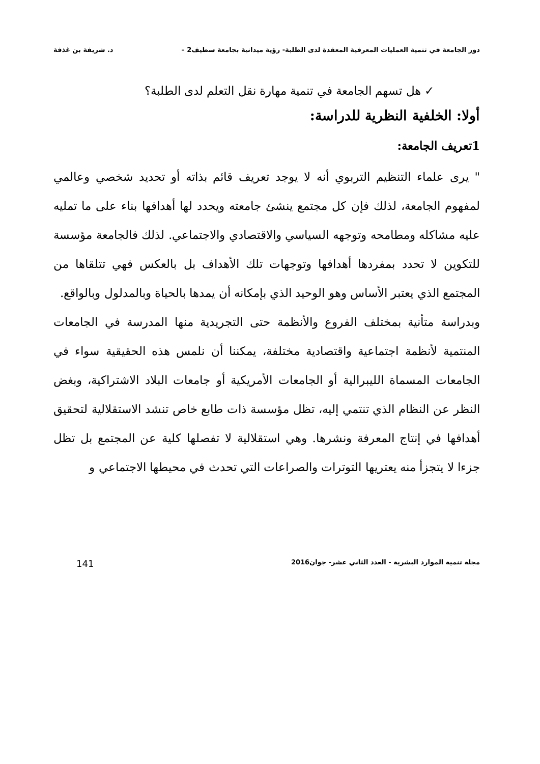دور الجامعة في تنمية العمليات المعرفية المعقدة لدى الطلبة- رؤية ميدانية بجامعة سطيف2 – د. شريفة بن غذفة
✓ هل تسهم الجامعة في تنمية مهارة نقل التعلم لدى الطلبة؟
أولا: الخلفية النظرية للدراسة:
1تعريف الجامعة:
" يرى علماء التنظيم التربوي أنه لا يوجد تعريف قائم بذاته أو تحديد شخصي وعالمي لمفهوم الجامعة، لذلك فإن كل مجتمع ينشئ جامعته ويحدد لها أهدافها بناء على ما تمليه عليه مشاكله ومطامحه وتوجهه السياسي والاقتصادي والاجتماعي. لذلك فالجامعة مؤسسة للتكوين لا تحدد بمفردها أهدافها وتوجهات تلك الأهداف بل بالعكس فهي تتلقاها من المجتمع الذي يعتبر الأساس وهو الوحيد الذي بإمكانه أن يمدها بالحياة وبالمدلول وبالواقع.
وبدراسة متأنية بمختلف الفروع والأنظمة حتى التجريدية منها المدرسة في الجامعات المنتمية لأنظمة اجتماعية واقتصادية مختلفة، يمكننا أن نلمس هذه الحقيقية سواء في الجامعات المسماة الليبرالية أو الجامعات الأمريكية أو جامعات البلاد الاشتراكية، وبغض النظر عن النظام الذي تنتمي إليه، تظل مؤسسة ذات طابع خاص تنشد الاستقلالية لتحقيق أهدافها في إنتاج المعرفة ونشرها. وهي استقلالية لا تفصلها كلية عن المجتمع بل تظل جزءا لا يتجزأ منه يعتريها التوترات والصراعات التي تحدث في محيطها الاجتماعي و
مجلة تنمية الموارد البشرية - العدد الثاني عشر- جوان2016 141